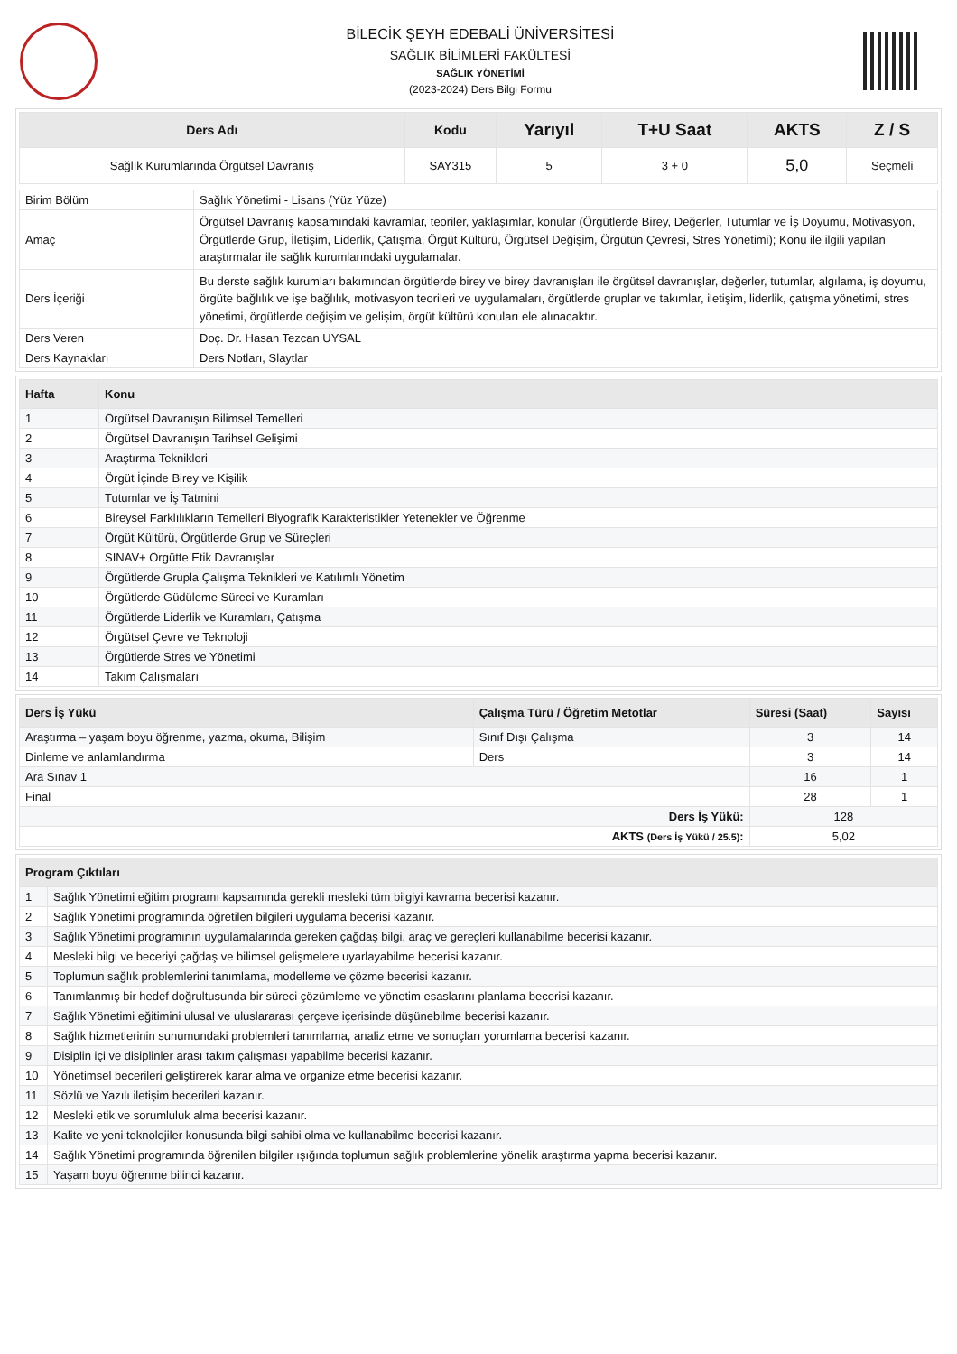BİLECİK ŞEYH EDEBALİ ÜNİVERSİTESİ
SAĞLIK BİLİMLERİ FAKÜLTESİ
SAĞLIK YÖNETİMİ
(2023-2024) Ders Bilgi Formu
| Ders Adı | Kodu | Yarıyıl | T+U Saat | AKTS | Z / S |
| --- | --- | --- | --- | --- | --- |
| Sağlık Kurumlarında Örgütsel Davranış | SAY315 | 5 | 3 + 0 | 5,0 | Seçmeli |
| Birim Bölüm | Sağlık Yönetimi - Lisans (Yüz Yüze) |
| Amaç | Örgütsel Davranış kapsamındaki kavramlar, teoriler, yaklaşımlar, konular (Örgütlerde Birey, Değerler, Tutumlar ve İş Doyumu, Motivasyon, Örgütlerde Grup, İletişim, Liderlik, Çatışma, Örgüt Kültürü, Örgütsel Değişim, Örgütün Çevresi, Stres Yönetimi); Konu ile ilgili yapılan araştırmalar ile sağlık kurumlarındaki uygulamalar. |
| Ders İçeriği | Bu derste sağlık kurumları bakımından örgütlerde birey ve birey davranışları ile örgütsel davranışlar, değerler, tutumlar, algılama, iş doyumu, örgüte bağlılık ve işe bağlılık, motivasyon teorileri ve uygulamaları, örgütlerde gruplar ve takımlar, iletişim, liderlik, çatışma yönetimi, stres yönetimi, örgütlerde değişim ve gelişim, örgüt kültürü konuları ele alınacaktır. |
| Ders Veren | Doç. Dr. Hasan Tezcan UYSAL |
| Ders Kaynakları | Ders Notları, Slaytlar |
| Hafta | Konu |
| --- | --- |
| 1 | Örgütsel Davranışın Bilimsel Temelleri |
| 2 | Örgütsel Davranışın Tarihsel Gelişimi |
| 3 | Araştırma Teknikleri |
| 4 | Örgüt İçinde Birey ve Kişilik |
| 5 | Tutumlar ve İş Tatmini |
| 6 | Bireysel Farklılıkların Temelleri Biyografik Karakteristikler Yetenekler ve Öğrenme |
| 7 | Örgüt Kültürü, Örgütlerde Grup ve Süreçleri |
| 8 | SINAV+ Örgütte Etik Davranışlar |
| 9 | Örgütlerde Grupla Çalışma Teknikleri ve Katılımlı Yönetim |
| 10 | Örgütlerde Güdüleme Süreci ve Kuramları |
| 11 | Örgütlerde Liderlik ve Kuramları, Çatışma |
| 12 | Örgütsel Çevre ve Teknoloji |
| 13 | Örgütlerde Stres ve Yönetimi |
| 14 | Takım Çalışmaları |
| Ders İş Yükü | Çalışma Türü / Öğretim Metotlar | Süresi (Saat) | Sayısı |
| --- | --- | --- | --- |
| Araştırma – yaşam boyu öğrenme, yazma, okuma, Bilişim | Sınıf Dışı Çalışma | 3 | 14 |
| Dinleme ve anlamlandırma | Ders | 3 | 14 |
| Ara Sınav 1 | | 16 | 1 |
| Final | | 28 | 1 |
| Ders İş Yükü: | | 128 | |
| AKTS (Ders İş Yükü / 25.5) : | | 5,02 | |
| Program Çıktıları | |
| --- | --- |
| 1 | Sağlık Yönetimi eğitim programı kapsamında gerekli mesleki tüm bilgiyi kavrama becerisi kazanır. |
| 2 | Sağlık Yönetimi programında öğretilen bilgileri uygulama becerisi kazanır. |
| 3 | Sağlık Yönetimi programının uygulamalarında gereken çağdaş bilgi, araç ve gereçleri kullanabilme becerisi kazanır. |
| 4 | Mesleki bilgi ve beceriyi çağdaş ve bilimsel gelişmelere uyarlayabilme becerisi kazanır. |
| 5 | Toplumun sağlık problemlerini tanımlama, modelleme ve çözme becerisi kazanır. |
| 6 | Tanımlanmış bir hedef doğrultusunda bir süreci çözümleme ve yönetim esaslarını planlama becerisi kazanır. |
| 7 | Sağlık Yönetimi eğitimini ulusal ve uluslararası çerçeve içerisinde düşünebilme becerisi kazanır. |
| 8 | Sağlık hizmetlerinin sunumundaki problemleri tanımlama, analiz etme ve sonuçları yorumlama becerisi kazanır. |
| 9 | Disiplin içi ve disiplinler arası takım çalışması yapabilme becerisi kazanır. |
| 10 | Yönetimsel becerileri geliştirerek karar alma ve organize etme becerisi kazanır. |
| 11 | Sözlü ve Yazılı iletişim becerileri kazanır. |
| 12 | Mesleki etik ve sorumluluk alma becerisi kazanır. |
| 13 | Kalite ve yeni teknolojiler konusunda bilgi sahibi olma ve kullanabilme becerisi kazanır. |
| 14 | Sağlık Yönetimi programında öğrenilen bilgiler ışığında toplumun sağlık problemlerine yönelik araştırma yapma becerisi kazanır. |
| 15 | Yaşam boyu öğrenme bilinci kazanır. |